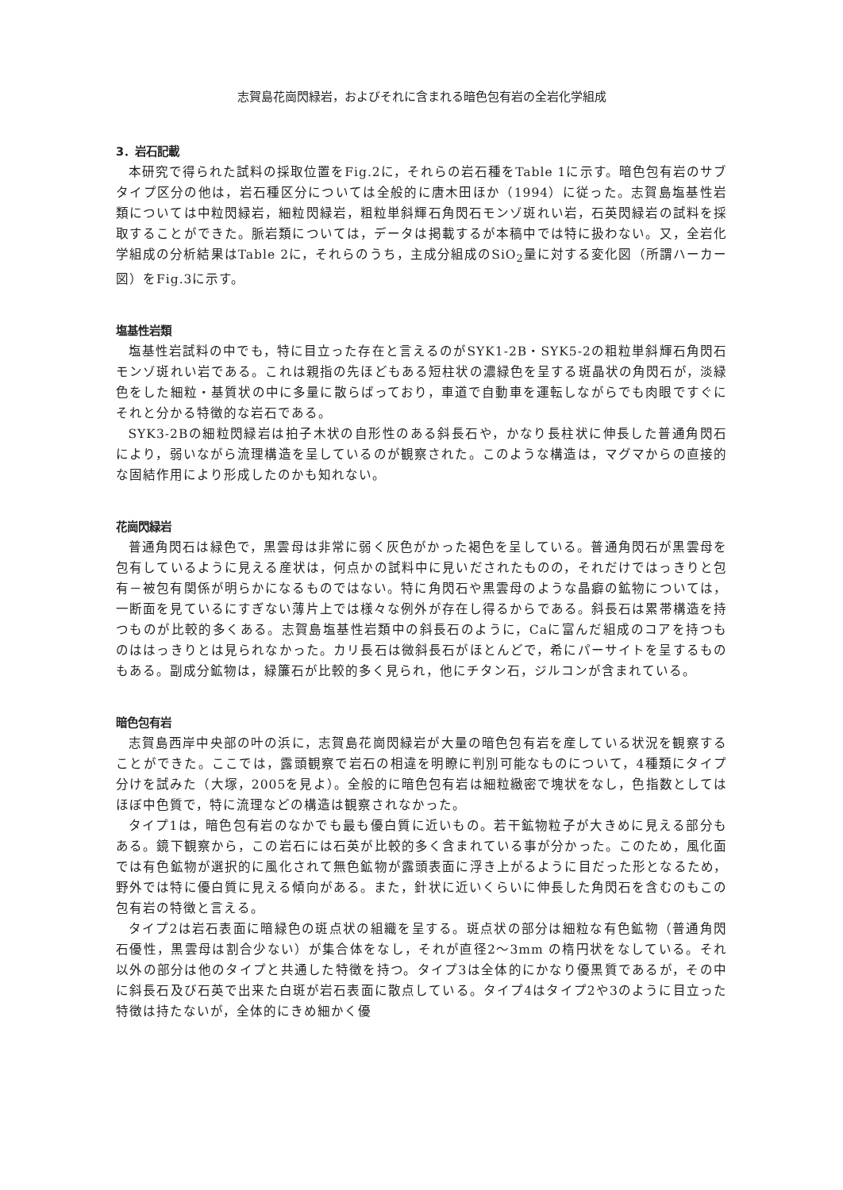志賀島花崗閃緑岩，およびそれに含まれる暗色包有岩の全岩化学組成
3．岩石記載
本研究で得られた試料の採取位置をFig.2に，それらの岩石種をTable 1に示す。暗色包有岩のサブタイプ区分の他は，岩石種区分については全般的に唐木田ほか（1994）に従った。志賀島塩基性岩類については中粒閃緑岩，細粒閃緑岩，粗粒単斜輝石角閃石モンゾ斑れい岩，石英閃緑岩の試料を採取することができた。脈岩類については，データは掲載するが本稿中では特に扱わない。又，全岩化学組成の分析結果はTable 2に，それらのうち，主成分組成のSiO<sub>2</sub>量に対する変化図（所謂ハーカー図）をFig.3に示す。
塩基性岩類
塩基性岩試料の中でも，特に目立った存在と言えるのがSYK1-2B・SYK5-2の粗粒単斜輝石角閃石モンゾ斑れい岩である。これは親指の先ほどもある短柱状の濃緑色を呈する斑晶状の角閃石が，淡緑色をした細粒・基質状の中に多量に散らばっており，車道で自動車を運転しながらでも肉眼ですぐにそれと分かる特徴的な岩石である。
SYK3-2Bの細粒閃緑岩は拍子木状の自形性のある斜長石や，かなり長柱状に伸長した普通角閃石により，弱いながら流理構造を呈しているのが観察された。このような構造は，マグマからの直接的な固結作用により形成したのかも知れない。
花崗閃緑岩
普通角閃石は緑色で，黒雲母は非常に弱く灰色がかった褐色を呈している。普通角閃石が黒雲母を包有しているように見える産状は，何点かの試料中に見いだされたものの，それだけではっきりと包有－被包有関係が明らかになるものではない。特に角閃石や黒雲母のような晶癖の鉱物については，一断面を見ているにすぎない薄片上では様々な例外が存在し得るからである。斜長石は累帯構造を持つものが比較的多くある。志賀島塩基性岩類中の斜長石のように，Caに富んだ組成のコアを持つものははっきりとは見られなかった。カリ長石は微斜長石がほとんどで，希にパーサイトを呈するものもある。副成分鉱物は，緑簾石が比較的多く見られ，他にチタン石，ジルコンが含まれている。
暗色包有岩
志賀島西岸中央部の叶の浜に，志賀島花崗閃緑岩が大量の暗色包有岩を産している状況を観察することができた。ここでは，露頭観察で岩石の相違を明瞭に判別可能なものについて，4種類にタイプ分けを試みた（大塚，2005を見よ）。全般的に暗色包有岩は細粒緻密で塊状をなし，色指数としてはほぼ中色質で，特に流理などの構造は観察されなかった。
タイプ1は，暗色包有岩のなかでも最も優白質に近いもの。若干鉱物粒子が大きめに見える部分もある。鏡下観察から，この岩石には石英が比較的多く含まれている事が分かった。このため，風化面では有色鉱物が選択的に風化されて無色鉱物が露頭表面に浮き上がるように目だった形となるため，野外では特に優白質に見える傾向がある。また，針状に近いくらいに伸長した角閃石を含むのもこの包有岩の特徴と言える。
タイプ2は岩石表面に暗緑色の斑点状の組織を呈する。斑点状の部分は細粒な有色鉱物（普通角閃石優性，黒雲母は割合少ない）が集合体をなし，それが直径2～3mm の楕円状をなしている。それ以外の部分は他のタイプと共通した特徴を持つ。タイプ3は全体的にかなり優黒質であるが，その中に斜長石及び石英で出来た白斑が岩石表面に散点している。タイプ4はタイプ2や3のように目立った特徴は持たないが，全体的にきめ細かく優